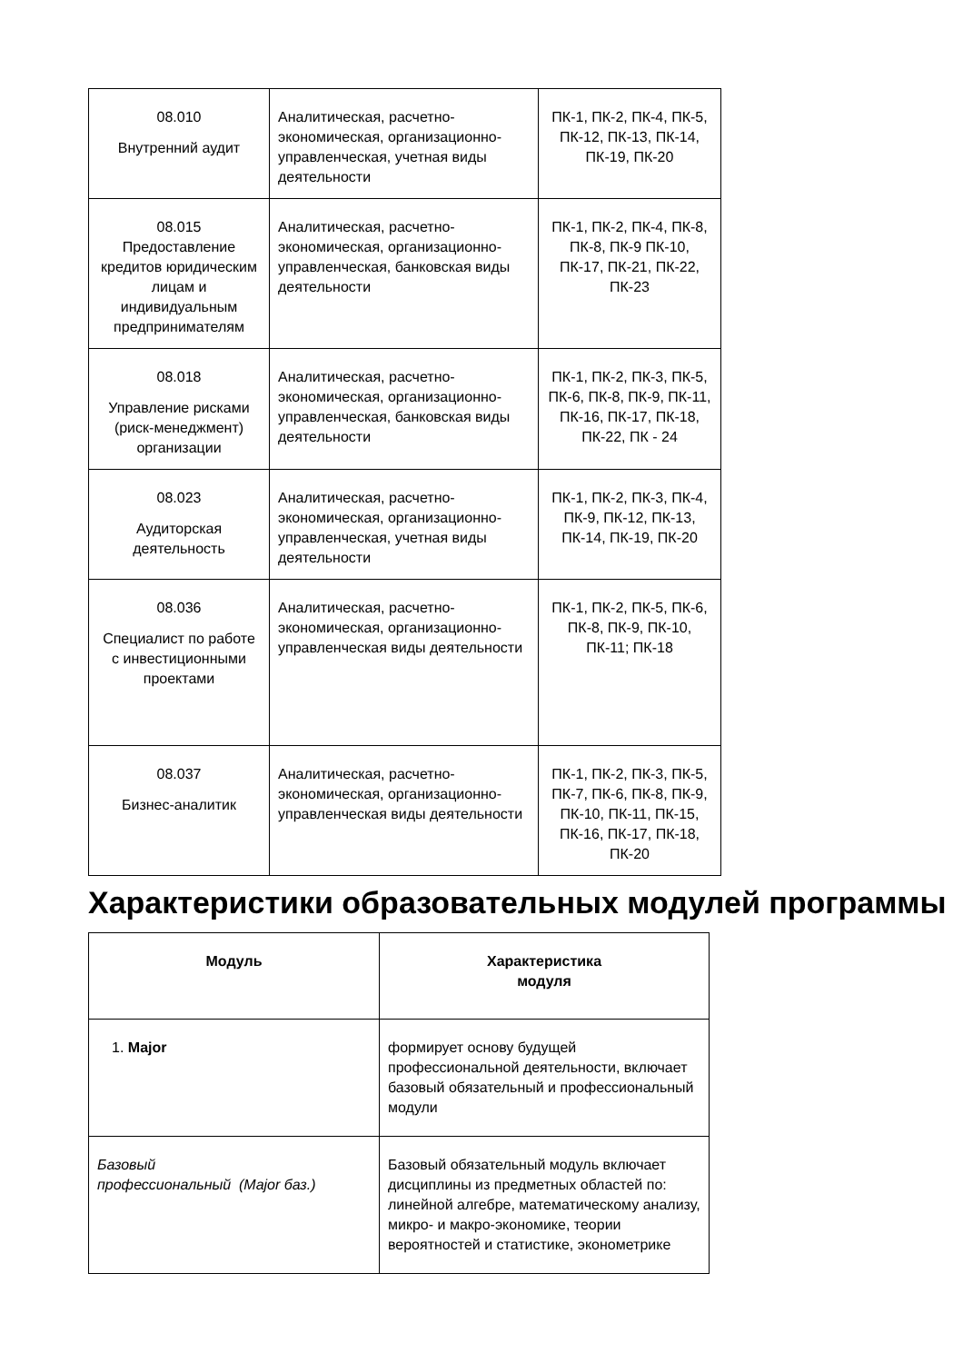| 08.010 Внутренний аудит | Аналитическая, расчетно-экономическая, организационно-управленческая, учетная виды деятельности | ПК-1, ПК-2, ПК-4, ПК-5, ПК-12, ПК-13, ПК-14, ПК-19, ПК-20 |
| 08.015 Предоставление кредитов юридическим лицам и индивидуальным предпринимателям | Аналитическая, расчетно-экономическая, организационно-управленческая, банковская виды деятельности | ПК-1, ПК-2, ПК-4, ПК-8, ПК-8, ПК-9 ПК-10, ПК-17, ПК-21, ПК-22, ПК-23 |
| 08.018 Управление рисками (риск-менеджмент) организации | Аналитическая, расчетно-экономическая, организационно-управленческая, банковская виды деятельности | ПК-1, ПК-2, ПК-3, ПК-5, ПК-6, ПК-8, ПК-9, ПК-11, ПК-16, ПК-17, ПК-18, ПК-22, ПК - 24 |
| 08.023 Аудиторская деятельность | Аналитическая, расчетно-экономическая, организационно-управленческая, учетная виды деятельности | ПК-1, ПК-2, ПК-3, ПК-4, ПК-9, ПК-12, ПК-13, ПК-14, ПК-19, ПК-20 |
| 08.036 Специалист по работе с инвестиционными проектами | Аналитическая, расчетно-экономическая, организационно-управленческая виды деятельности | ПК-1, ПК-2, ПК-5, ПК-6, ПК-8, ПК-9, ПК-10, ПК-11; ПК-18 |
| 08.037 Бизнес-аналитик | Аналитическая, расчетно-экономическая, организационно-управленческая виды деятельности | ПК-1, ПК-2, ПК-3, ПК-5, ПК-7, ПК-6, ПК-8, ПК-9, ПК-10, ПК-11, ПК-15, ПК-16, ПК-17, ПК-18, ПК-20 |
Характеристики образовательных модулей программы
| Модуль | Характеристика модуля |
| --- | --- |
| 1. Major | формирует основу будущей профессиональной деятельности, включает базовый обязательный и профессиональный модули |
| Базовый профессиональный (Major баз.) | Базовый обязательный модуль включает дисциплины из предметных областей по: линейной алгебре, математическому анализу, микро- и макро-экономике, теории вероятностей и статистике, эконометрике |